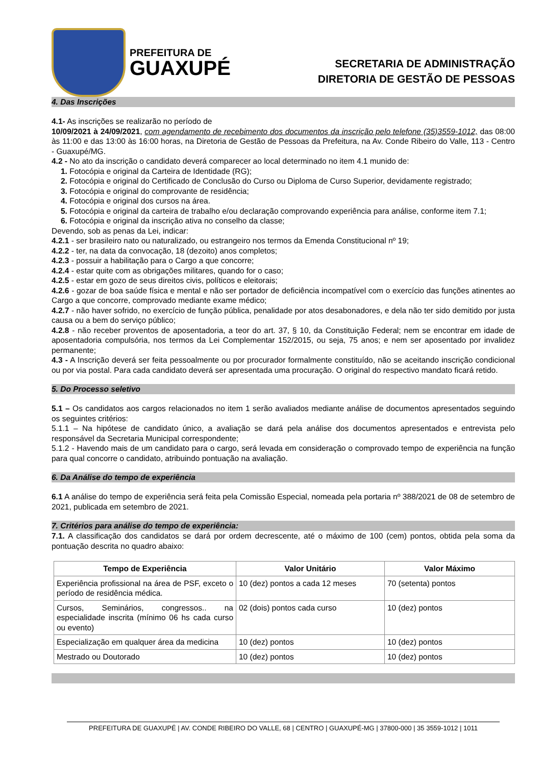PREFEITURA DE
GUAXUPÉ
SECRETARIA DE ADMINISTRAÇÃO
DIRETORIA DE GESTÃO DE PESSOAS
4. Das Inscrições
4.1- As inscrições se realizarão no período de
10/09/2021 à 24/09/2021, com agendamento de recebimento dos documentos da inscrição pelo telefone (35)3559-1012, das 08:00 às 11:00 e das 13:00 às 16:00 horas, na Diretoria de Gestão de Pessoas da Prefeitura, na Av. Conde Ribeiro do Valle, 113 - Centro - Guaxupé/MG.
4.2 - No ato da inscrição o candidato deverá comparecer ao local determinado no item 4.1 munido de:
1. Fotocópia e original da Carteira de Identidade (RG);
2. Fotocópia e original do Certificado de Conclusão do Curso ou Diploma de Curso Superior, devidamente registrado;
3. Fotocópia e original do comprovante de residência;
4. Fotocópia e original dos cursos na área.
5. Fotocópia e original da carteira de trabalho e/ou declaração comprovando experiência para análise, conforme item 7.1;
6. Fotocópia e original da inscrição ativa no conselho da classe;
Devendo, sob as penas da Lei, indicar:
4.2.1 - ser brasileiro nato ou naturalizado, ou estrangeiro nos termos da Emenda Constitucional nº 19;
4.2.2 - ter, na data da convocação, 18 (dezoito) anos completos;
4.2.3 - possuir a habilitação para o Cargo a que concorre;
4.2.4 - estar quite com as obrigações militares, quando for o caso;
4.2.5 - estar em gozo de seus direitos civis, políticos e eleitorais;
4.2.6 - gozar de boa saúde física e mental e não ser portador de deficiência incompatível com o exercício das funções atinentes ao Cargo a que concorre, comprovado mediante exame médico;
4.2.7 - não haver sofrido, no exercício de função pública, penalidade por atos desabonadores, e dela não ter sido demitido por justa causa ou a bem do serviço público;
4.2.8 - não receber proventos de aposentadoria, a teor do art. 37, § 10, da Constituição Federal; nem se encontrar em idade de aposentadoria compulsória, nos termos da Lei Complementar 152/2015, ou seja, 75 anos; e nem ser aposentado por invalidez permanente;
4.3 - A Inscrição deverá ser feita pessoalmente ou por procurador formalmente constituído, não se aceitando inscrição condicional ou por via postal. Para cada candidato deverá ser apresentada uma procuração. O original do respectivo mandato ficará retido.
5. Do Processo seletivo
5.1 – Os candidatos aos cargos relacionados no item 1 serão avaliados mediante análise de documentos apresentados seguindo os seguintes critérios:
5.1.1 – Na hipótese de candidato único, a avaliação se dará pela análise dos documentos apresentados e entrevista pelo responsável da Secretaria Municipal correspondente;
5.1.2 - Havendo mais de um candidato para o cargo, será levada em consideração o comprovado tempo de experiência na função para qual concorre o candidato, atribuindo pontuação na avaliação.
6. Da Análise do tempo de experiência
6.1 A análise do tempo de experiência será feita pela Comissão Especial, nomeada pela portaria nº 388/2021 de 08 de setembro de 2021, publicada em setembro de 2021.
7. Critérios para análise do tempo de experiência:
7.1. A classificação dos candidatos se dará por ordem decrescente, até o máximo de 100 (cem) pontos, obtida pela soma da pontuação descrita no quadro abaixo:
| Tempo de Experiência | Valor Unitário | Valor Máximo |
| --- | --- | --- |
| Experiência profissional na área de PSF, exceto o período de residência médica. | 10 (dez) pontos a cada 12 meses | 70 (setenta) pontos |
| Cursos, Seminários, congressos.. na especialidade inscrita (mínimo 06 hs cada curso ou evento) | 02 (dois) pontos cada curso | 10 (dez) pontos |
| Especialização em qualquer área da medicina | 10 (dez) pontos | 10 (dez) pontos |
| Mestrado ou Doutorado | 10 (dez) pontos | 10 (dez) pontos |
PREFEITURA DE GUAXUPÉ | AV. CONDE RIBEIRO DO VALLE, 68 | CENTRO | GUAXUPÉ-MG | 37800-000 | 35 3559-1012 | 1011